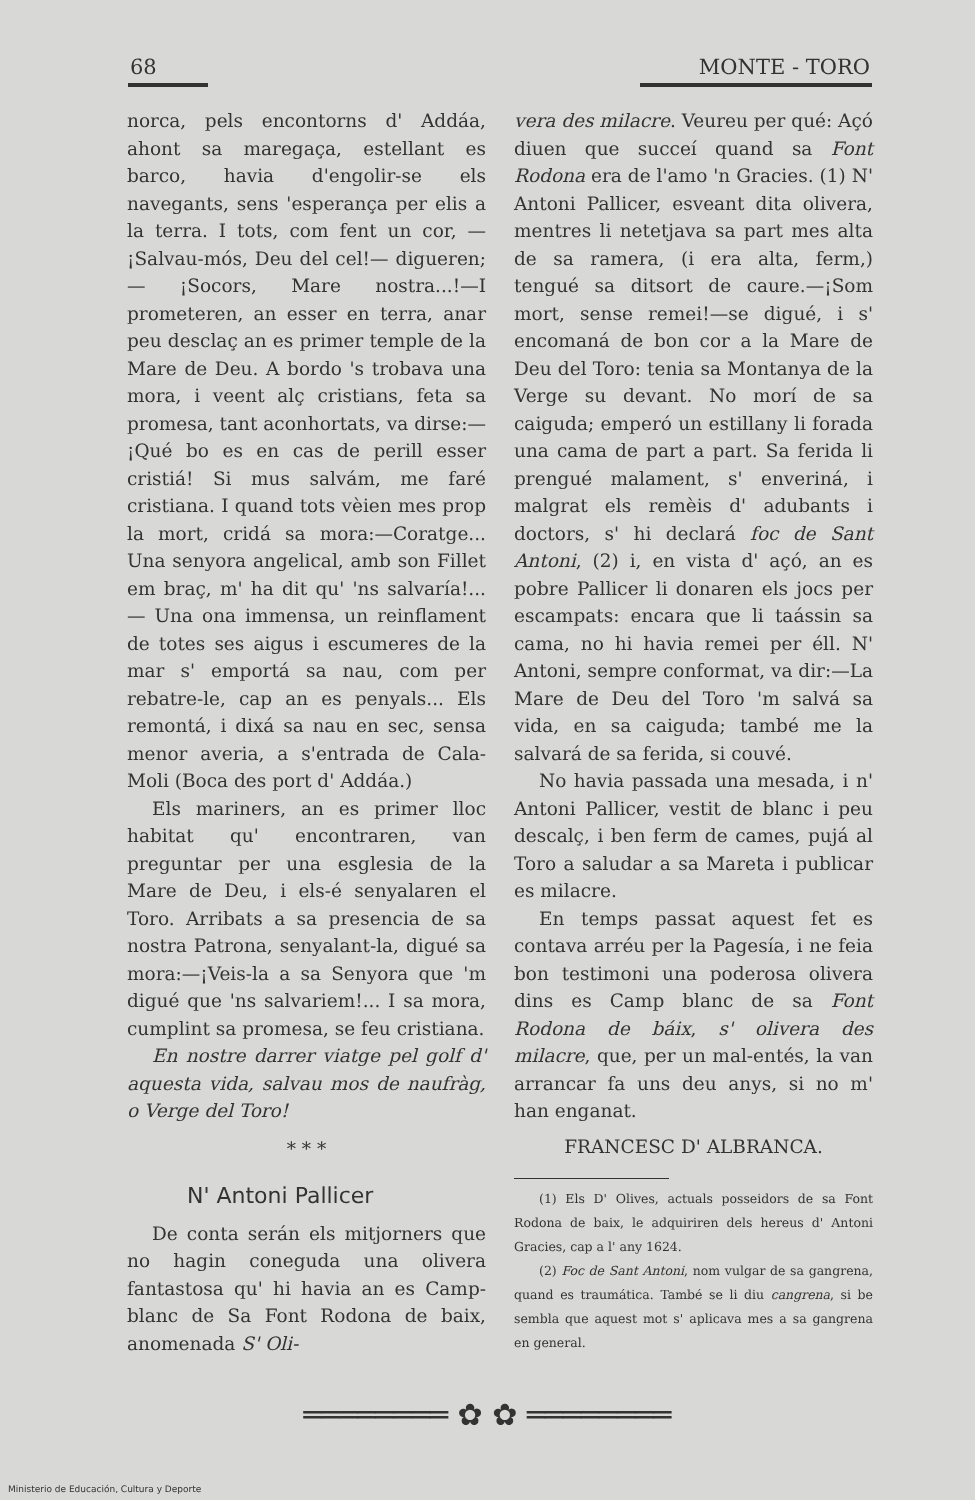68 MONTE - TORO
norca, pels encontorns d' Addáa, ahont sa maregaça, estellant es barco, havia d'engolir-se els navegants, sens 'esperança per elis a la terra. I tots, com fent un cor, —¡Salvau-mós, Deu del cel!— digueren;— ¡Socors, Mare nostra...!—I prometeren, an esser en terra, anar peu desclaç an es primer temple de la Mare de Deu. A bordo 's trobava una mora, i veent alç cristians, feta sa promesa, tant aconhortats, va dirse:—¡Qué bo es en cas de perill esser cristiá! Si mus salvám, me faré cristiana. I quand tots vèien mes prop la mort, cridá sa mora:—Coratge... Una senyora angelical, amb son Fillet em braç, m' ha dit qu' 'ns salvaría!...— Una ona immensa, un reinflament de totes ses aigus i escumeres de la mar s' emportá sa nau, com per rebatre-le, cap an es penyals... Els remontá, i dixá sa nau en sec, sensa menor averia, a s'entrada de Cala-Moli (Boca des port d' Addáa.)
Els mariners, an es primer lloc habitat qu' encontraren, van preguntar per una esglesia de la Mare de Deu, i els-é senyalaren el Toro. Arribats a sa presencia de sa nostra Patrona, senyalant-la, digué sa mora:—¡Veis-la a sa Senyora que 'm digué que 'ns salvariem!... I sa mora, cumplint sa promesa, se feu cristiana.
En nostre darrer viatge pel golf d' aquesta vida, salvau mos de naufràg, o Verge del Toro!
* * *
N' Antoni Pallicer
De conta serán els mitjorners que no hagin coneguda una olivera fantastosa qu' hi havia an es Camp-blanc de Sa Font Rodona de baix, anomenada S' Oli-
vera des milacre. Veureu per qué: Açó diuen que succeí quand sa Font Rodona era de l'amo 'n Gracies. (1) N' Antoni Pallicer, esveant dita olivera, mentres li netetjava sa part mes alta de sa ramera, (i era alta, ferm,) tengué sa ditsort de caure.—¡Som mort, sense remei!—se digué, i s' encomaná de bon cor a la Mare de Deu del Toro: tenia sa Montanya de la Verge su devant. No morí de sa caiguda; emperó un estillany li forada una cama de part a part. Sa ferida li prengué malament, s' enveriná, i malgrat els remèis d' adubants i doctors, s' hi declará foc de Sant Antoni, (2) i, en vista d' açó, an es pobre Pallicer li donaren els jocs per escampats: encara que li taássin sa cama, no hi havia remei per éll. N' Antoni, sempre conformat, va dir:—La Mare de Deu del Toro 'm salvá sa vida, en sa caiguda; també me la salvará de sa ferida, si couvé.
No havia passada una mesada, i n' Antoni Pallicer, vestit de blanc i peu descalç, i ben ferm de cames, pujá al Toro a saludar a sa Mareta i publicar es milacre.
En temps passat aquest fet es contava arréu per la Pagesía, i ne feia bon testimoni una poderosa olivera dins es Camp blanc de sa Font Rodona de báix, s' olivera des milacre, que, per un mal-entés, la van arrancar fa uns deu anys, si no m' han enganat.
FRANCESC D' ALBRANCA.
(1) Els D' Olives, actuals posseidors de sa Font Rodona de baix, le adquiriren dels hereus d' Antoni Gracies, cap a l' any 1624.
(2) Foc de Sant Antoni, nom vulgar de sa gangrena, quand es traumática. També se li diu cangrena, si be sembla que aquest mot s' aplicava mes a sa gangrena en general.
════════ ✿ ✿ ════════
Ministerio de Educación, Cultura y Deporte